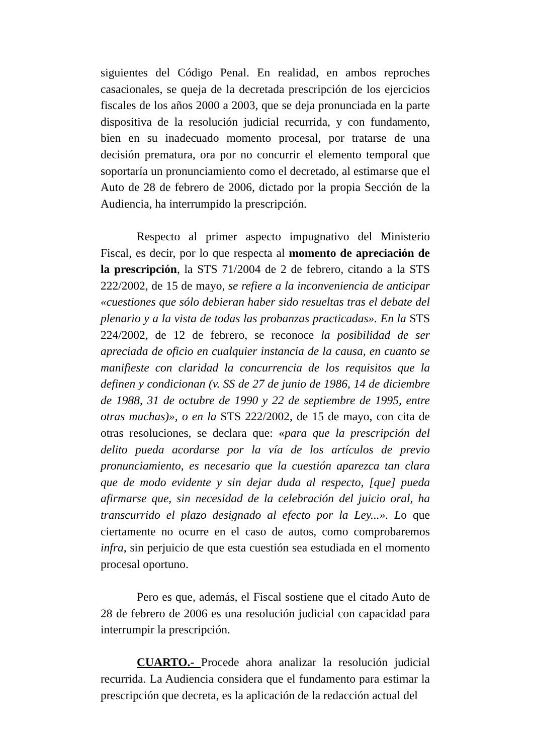siguientes del Código Penal. En realidad, en ambos reproches casacionales, se queja de la decretada prescripción de los ejercicios fiscales de los años 2000 a 2003, que se deja pronunciada en la parte dispositiva de la resolución judicial recurrida, y con fundamento, bien en su inadecuado momento procesal, por tratarse de una decisión prematura, ora por no concurrir el elemento temporal que soportaría un pronunciamiento como el decretado, al estimarse que el Auto de 28 de febrero de 2006, dictado por la propia Sección de la Audiencia, ha interrumpido la prescripción.
Respecto al primer aspecto impugnativo del Ministerio Fiscal, es decir, por lo que respecta al momento de apreciación de la prescripción, la STS 71/2004 de 2 de febrero, citando a la STS 222/2002, de 15 de mayo, se refiere a la inconveniencia de anticipar «cuestiones que sólo debieran haber sido resueltas tras el debate del plenario y a la vista de todas las probanzas practicadas». En la STS 224/2002, de 12 de febrero, se reconoce la posibilidad de ser apreciada de oficio en cualquier instancia de la causa, en cuanto se manifieste con claridad la concurrencia de los requisitos que la definen y condicionan (v. SS de 27 de junio de 1986, 14 de diciembre de 1988, 31 de octubre de 1990 y 22 de septiembre de 1995, entre otras muchas)», o en la STS 222/2002, de 15 de mayo, con cita de otras resoluciones, se declara que: «para que la prescripción del delito pueda acordarse por la vía de los artículos de previo pronunciamiento, es necesario que la cuestión aparezca tan clara que de modo evidente y sin dejar duda al respecto, [que] pueda afirmarse que, sin necesidad de la celebración del juicio oral, ha transcurrido el plazo designado al efecto por la Ley...». Lo que ciertamente no ocurre en el caso de autos, como comprobaremos infra, sin perjuicio de que esta cuestión sea estudiada en el momento procesal oportuno.
Pero es que, además, el Fiscal sostiene que el citado Auto de 28 de febrero de 2006 es una resolución judicial con capacidad para interrumpir la prescripción.
CUARTO.- Procede ahora analizar la resolución judicial recurrida. La Audiencia considera que el fundamento para estimar la prescripción que decreta, es la aplicación de la redacción actual del